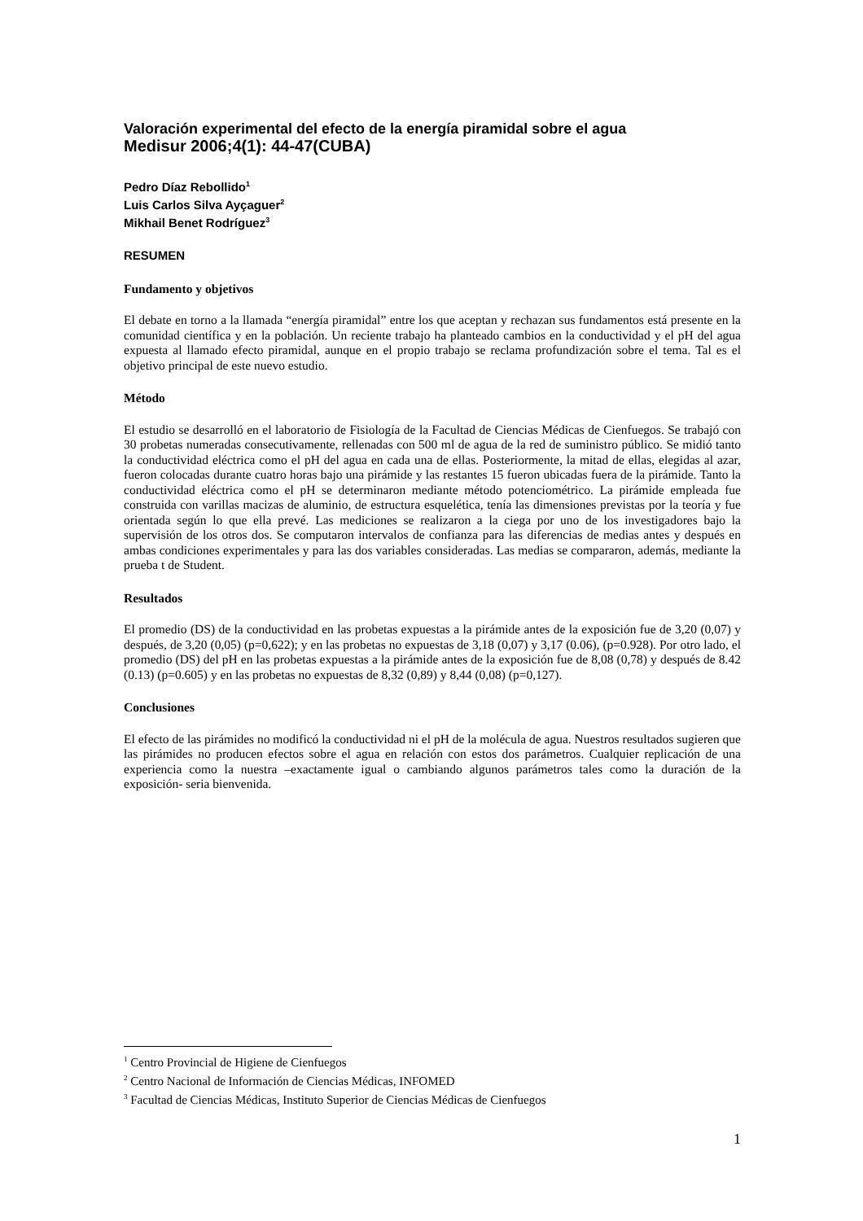Valoración experimental del efecto de la energía piramidal sobre el agua
Medisur 2006;4(1): 44-47(CUBA)
Pedro Díaz Rebollido<sup>1</sup>
Luis Carlos Silva Ayçaguer<sup>2</sup>
Mikhail Benet Rodríguez<sup>3</sup>
RESUMEN
Fundamento y objetivos
El debate en torno a la llamada “energía piramidal” entre los que aceptan y rechazan sus fundamentos está presente en la comunidad científica y en la población. Un reciente trabajo ha planteado cambios en la conductividad y el pH del agua expuesta al llamado efecto piramidal, aunque en el propio trabajo se reclama profundización sobre el tema. Tal es el objetivo principal de este nuevo estudio.
Método
El estudio se desarrolló en el laboratorio de Fisiología de la Facultad de Ciencias Médicas de Cienfuegos. Se trabajó con 30 probetas numeradas consecutivamente, rellenadas con 500 ml de agua de la red de suministro público. Se midió tanto la conductividad eléctrica como el pH del agua en cada una de ellas. Posteriormente, la mitad de ellas, elegidas al azar, fueron colocadas durante cuatro horas bajo una pirámide y las restantes 15 fueron ubicadas fuera de la pirámide. Tanto la conductividad eléctrica como el pH se determinaron mediante método potenciométrico. La pirámide empleada fue construida con varillas macizas de aluminio, de estructura esquelética, tenía las dimensiones previstas por la teoría y fue orientada según lo que ella prevé. Las mediciones se realizaron a la ciega por uno de los investigadores bajo la supervisión de los otros dos. Se computaron intervalos de confianza para las diferencias de medias antes y después en ambas condiciones experimentales y para las dos variables consideradas. Las medias se compararon, además, mediante la prueba t de Student.
Resultados
El promedio (DS) de la conductividad en las probetas expuestas a la pirámide antes de la exposición fue de 3,20 (0,07) y después, de 3,20 (0,05) (p=0,622); y en las probetas no expuestas de 3,18 (0,07) y 3,17 (0.06), (p=0.928). Por otro lado, el promedio (DS) del pH en las probetas expuestas a la pirámide antes de la exposición fue de 8,08 (0,78) y después de 8.42 (0.13) (p=0.605) y en las probetas no expuestas de 8,32 (0,89) y 8,44 (0,08) (p=0,127).
Conclusiones
El efecto de las pirámides no modificó la conductividad ni el pH de la molécula de agua. Nuestros resultados sugieren que las pirámides no producen efectos sobre el agua en relación con estos dos parámetros. Cualquier replicación de una experiencia como la nuestra –exactamente igual o cambiando algunos parámetros tales como la duración de la exposición- seria bienvenida.
<sup>1</sup> Centro Provincial de Higiene de Cienfuegos
<sup>2</sup> Centro Nacional de Información de Ciencias Médicas, INFOMED
<sup>3</sup> Facultad de Ciencias Médicas, Instituto Superior de Ciencias Médicas de Cienfuegos
1